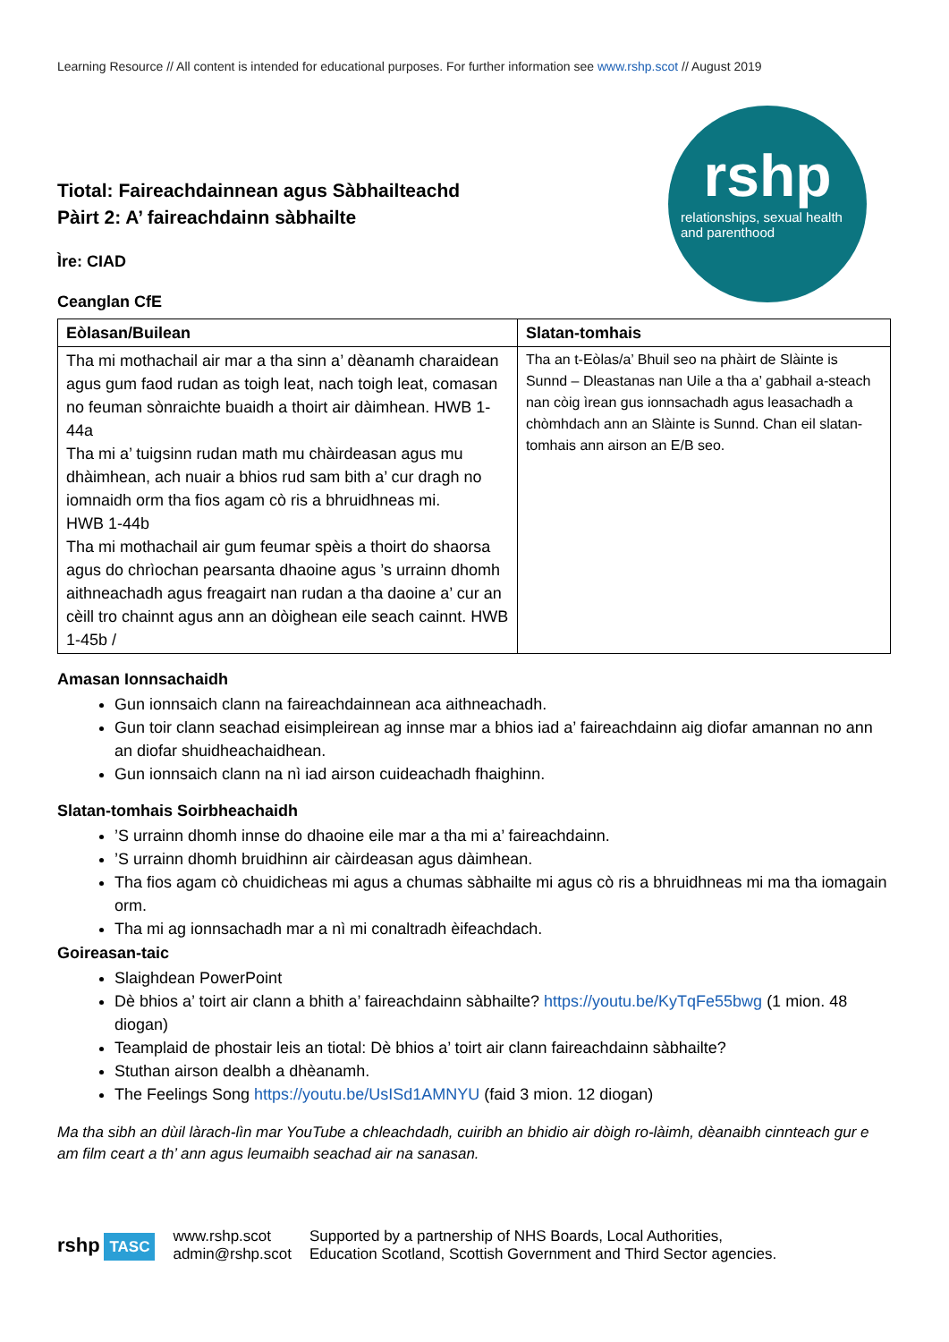Learning Resource // All content is intended for educational purposes. For further information see www.rshp.scot // August 2019
Tiotal: Faireachdainnean agus Sàbhailteachd
Pàirt 2: A’ faireachdainn sàbhailte
Ìre: CIAD
Ceanglan CfE
rshp
relationships, sexual health and parenthood
| Eòlasan/Builean | Slatan-tomhais |
| --- | --- |
| Tha mi mothachail air mar a tha sinn a’ dèanamh charaidean agus gum faod rudan as toigh leat, nach toigh leat, comasan no feuman sònraichte buaidh a thoirt air dàimhean. HWB 1-44a Tha mi a’ tuigsinn rudan math mu chàirdeasan agus mu dhàimhean, ach nuair a bhios rud sam bith a’ cur dragh no iomnaidh orm tha fios agam cò ris a bhruidhneas mi. HWB 1-44b Tha mi mothachail air gum feumar spèis a thoirt do shaorsa agus do chrìochan pearsanta dhaoine agus ’s urrainn dhomh aithneachadh agus freagairt nan rudan a tha daoine a’ cur an cèill tro chainnt agus ann an dòighean eile seach cainnt. HWB 1-45b / | Tha an t-Eòlas/a’ Bhuil seo na phàirt de Slàinte is Sunnd – Dleastanas nan Uile a tha a’ gabhail a-steach nan còig ìrean gus ionnsachadh agus leasachadh a chòmhdach ann an Slàinte is Sunnd. Chan eil slatan-tomhais ann airson an E/B seo. |
Amasan Ionnsachaidh
Gun ionnsaich clann na faireachdainnean aca aithneachadh.
Gun toir clann seachad eisimpleirean ag innse mar a bhios iad a’ faireachdainn aig diofar amannan no ann an diofar shuidheachaidhean.
Gun ionnsaich clann na nì iad airson cuideachadh fhaighinn.
Slatan-tomhais Soirbheachaidh
’S urrainn dhomh innse do dhaoine eile mar a tha mi a’ faireachdainn.
’S urrainn dhomh bruidhinn air càirdeasan agus dàimhean.
Tha fios agam cò chuidicheas mi agus a chumas sàbhailte mi agus cò ris a bhruidhneas mi ma tha iomagain orm.
Tha mi ag ionnsachadh mar a nì mi conaltradh èifeachdach.
Goireasan-taic
Slaighdean PowerPoint
Dè bhios a’ toirt air clann a bhith a’ faireachdainn sàbhailte? https://youtu.be/KyTqFe55bwg (1 mion. 48 diogan)
Teamplaid de phostair leis an tiotal: Dè bhios a’ toirt air clann faireachdainn sàbhailte?
Stuthan airson dealbh a dhèanamh.
The Feelings Song https://youtu.be/UsISd1AMNYU (faid 3 mion. 12 diogan)
Ma tha sibh an dùil làrach-lìn mar YouTube a chleachdadh, cuiribh an bhidio air dòigh ro-làimh, dèanaibh cinnteach gur e am film ceart a th’ ann agus leumaibh seachad air na sanasan.
rshp TASC
www.rshp.scot
admin@rshp.scot
Supported by a partnership of NHS Boards, Local Authorities,
Education Scotland, Scottish Government and Third Sector agencies.